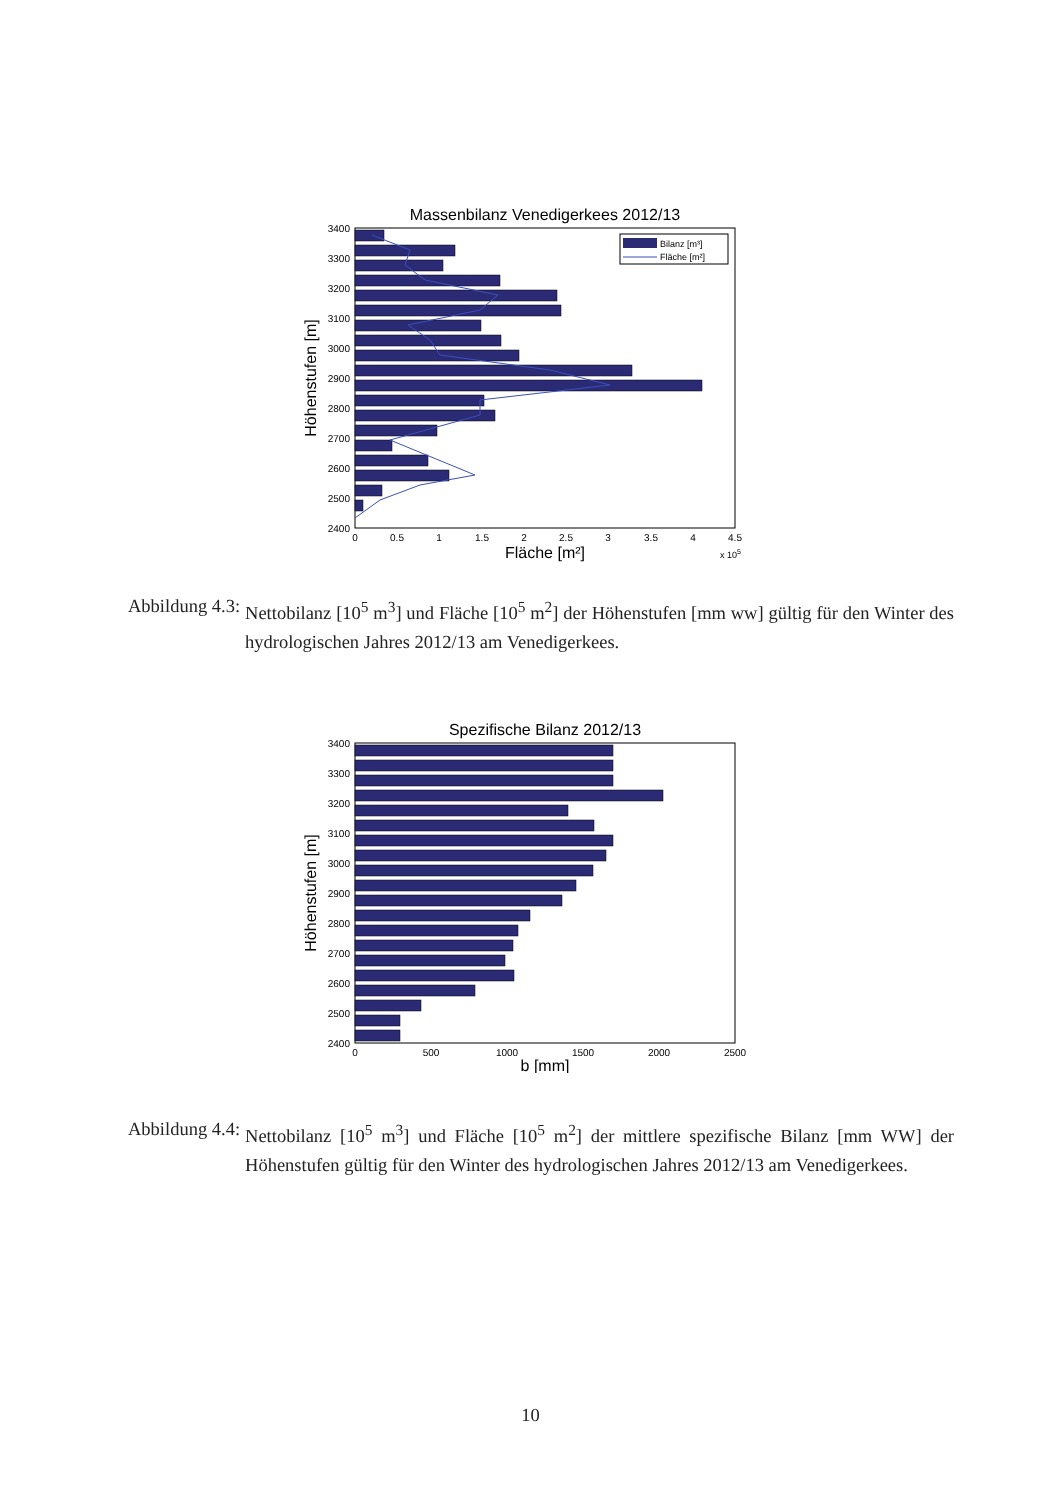Massenbilanz Venedigerkees 2012/13
3400
3300
3200
3100
3000
2900
2800
2700
2600
2500
2400
0
0.5
1
1.5
2
2.5
3
3.5
4
4.5
Fläche [m²]
x 105
Höhenstufen [m]
Bilanz [m³]
Fläche [m²]
Abbildung 4.3: Nettobilanz [10<sup>5</sup> m<sup>3</sup>] und Fläche [10<sup>5</sup> m<sup>2</sup>] der Höhenstufen [mm ww] gültig für den Winter des hydrologischen Jahres 2012/13 am Venedigerkees.
Spezifische Bilanz 2012/13
3400
3300
3200
3100
3000
2900
2800
2700
2600
2500
2400
0
500
1000
1500
2000
2500
b [mm]
Höhenstufen [m]
Abbildung 4.4: Nettobilanz [10<sup>5</sup> m<sup>3</sup>] und Fläche [10<sup>5</sup> m<sup>2</sup>] der mittlere spezifische Bilanz [mm WW] der Höhenstufen gültig für den Winter des hydrologischen Jahres 2012/13 am Venedigerkees.
10